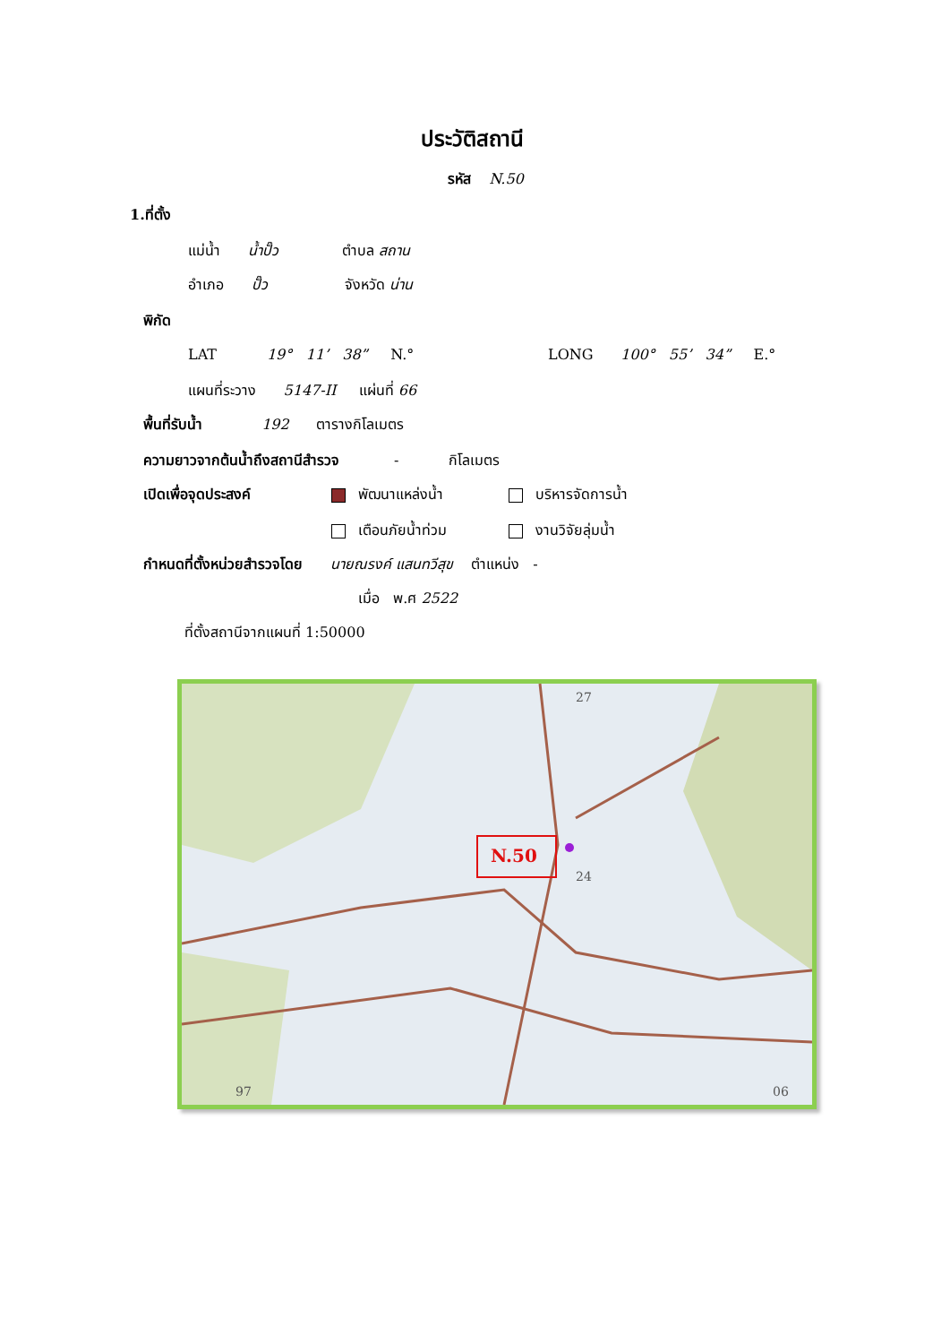ประวัติสถานี
รหัส N.50
1.ที่ตั้ง
แม่น้ำ น้ำปั๊ว ตำบล สถาน
อำเภอ ปั๊ว จังหวัด น่าน
พิกัด
LAT 19° 11’ 38” N.° LONG 100° 55’ 34” E.°
แผนที่ระวาง 5147-II แผ่นที่ 66
พื้นที่รับน้ำ 192 ตารางกิโลเมตร
ความยาวจากต้นน้ำถึงสถานีสำรวจ - กิโลเมตร
เปิดเพื่อจุดประสงค์ พัฒนาแหล่งน้ำ บริหารจัดการน้ำ
เตือนภัยน้ำท่วม งานวิจัยลุ่มน้ำ
กำหนดที่ตั้งหน่วยสำรวจโดย นายณรงค์ แสนทวีสุข ตำแหน่ง -
เมื่อ พ.ศ 2522
ที่ตั้งสถานีจากแผนที่ 1:50000
06
97
24
27
N.50